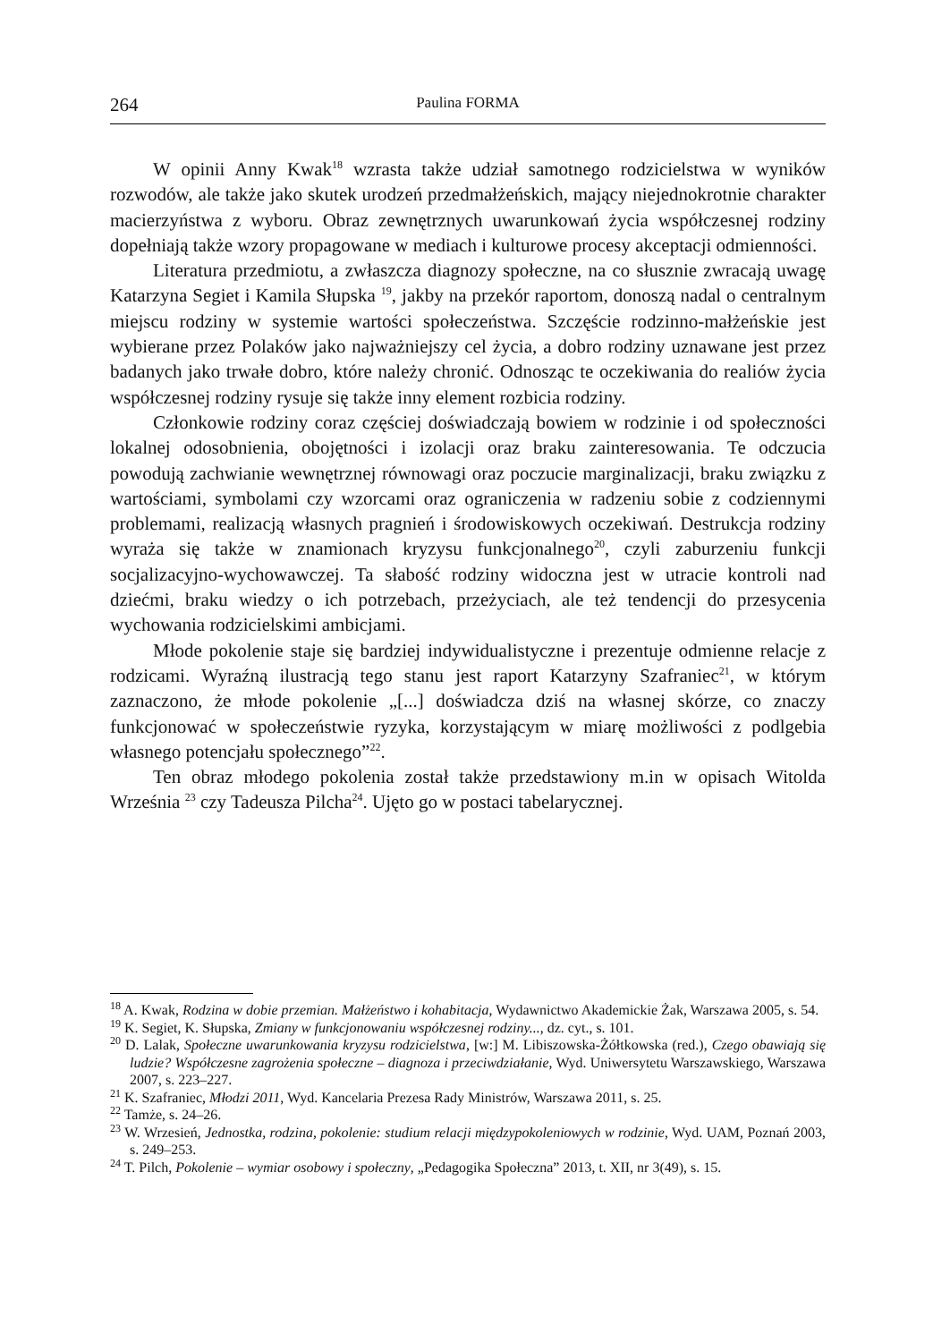264 Paulina FORMA
W opinii Anny Kwak<sup>18</sup> wzrasta także udział samotnego rodzicielstwa w wyników rozwodów, ale także jako skutek urodzeń przedmałżeńskich, mający niejednokrotnie charakter macierzyństwa z wyboru. Obraz zewnętrznych uwarunkowań życia współczesnej rodziny dopełniają także wzory propagowane w mediach i kulturowe procesy akceptacji odmienności.
Literatura przedmiotu, a zwłaszcza diagnozy społeczne, na co słusznie zwracają uwagę Katarzyna Segiet i Kamila Słupska <sup>19</sup>, jakby na przekór raportom, donoszą nadal o centralnym miejscu rodziny w systemie wartości społeczeństwa. Szczęście rodzinno-małżeńskie jest wybierane przez Polaków jako najważniejszy cel życia, a dobro rodziny uznawane jest przez badanych jako trwałe dobro, które należy chronić. Odnosząc te oczekiwania do realiów życia współczesnej rodziny rysuje się także inny element rozbicia rodziny.
Członkowie rodziny coraz częściej doświadczają bowiem w rodzinie i od społeczności lokalnej odosobnienia, obojętności i izolacji oraz braku zainteresowania. Te odczucia powodują zachwianie wewnętrznej równowagi oraz poczucie marginalizacji, braku związku z wartościami, symbolami czy wzorcami oraz ograniczenia w radzeniu sobie z codziennymi problemami, realizacją własnych pragnień i środowiskowych oczekiwań. Destrukcja rodziny wyraża się także w znamionach kryzysu funkcjonalnego<sup>20</sup>, czyli zaburzeniu funkcji socjalizacyjno-wychowawczej. Ta słabość rodziny widoczna jest w utracie kontroli nad dziećmi, braku wiedzy o ich potrzebach, przeżyciach, ale też tendencji do przesycenia wychowania rodzicielskimi ambicjami.
Młode pokolenie staje się bardziej indywidualistyczne i prezentuje odmienne relacje z rodzicami. Wyraźną ilustracją tego stanu jest raport Katarzyny Szafraniec<sup>21</sup>, w którym zaznaczono, że młode pokolenie „[...] doświadcza dziś na własnej skórze, co znaczy funkcjonować w społeczeństwie ryzyka, korzystającym w miarę możliwości z podlgebia własnego potencjału społecznego”<sup>22</sup>.
Ten obraz młodego pokolenia został także przedstawiony m.in w opisach Witolda Września <sup>23</sup> czy Tadeusza Pilcha<sup>24</sup>. Ujęto go w postaci tabelarycznej.
<sup>18</sup> A. Kwak, Rodzina w dobie przemian. Małżeństwo i kohabitacja, Wydawnictwo Akademickie Żak, Warszawa 2005, s. 54.
<sup>19</sup> K. Segiet, K. Słupska, Zmiany w funkcjonowaniu współczesnej rodziny..., dz. cyt., s. 101.
<sup>20</sup> D. Lalak, Społeczne uwarunkowania kryzysu rodzicielstwa, [w:] M. Libiszowska-Żółtkowska (red.), Czego obawiają się ludzie? Współczesne zagrożenia społeczne – diagnoza i przeciwdziałanie, Wyd. Uniwersytetu Warszawskiego, Warszawa 2007, s. 223–227.
<sup>21</sup> K. Szafraniec, Młodzi 2011, Wyd. Kancelaria Prezesa Rady Ministrów, Warszawa 2011, s. 25.
<sup>22</sup> Tamże, s. 24–26.
<sup>23</sup> W. Wrzesień, Jednostka, rodzina, pokolenie: studium relacji międzypokoleniowych w rodzinie, Wyd. UAM, Poznań 2003, s. 249–253.
<sup>24</sup> T. Pilch, Pokolenie – wymiar osobowy i społeczny, „Pedagogika Społeczna” 2013, t. XII, nr 3(49), s. 15.